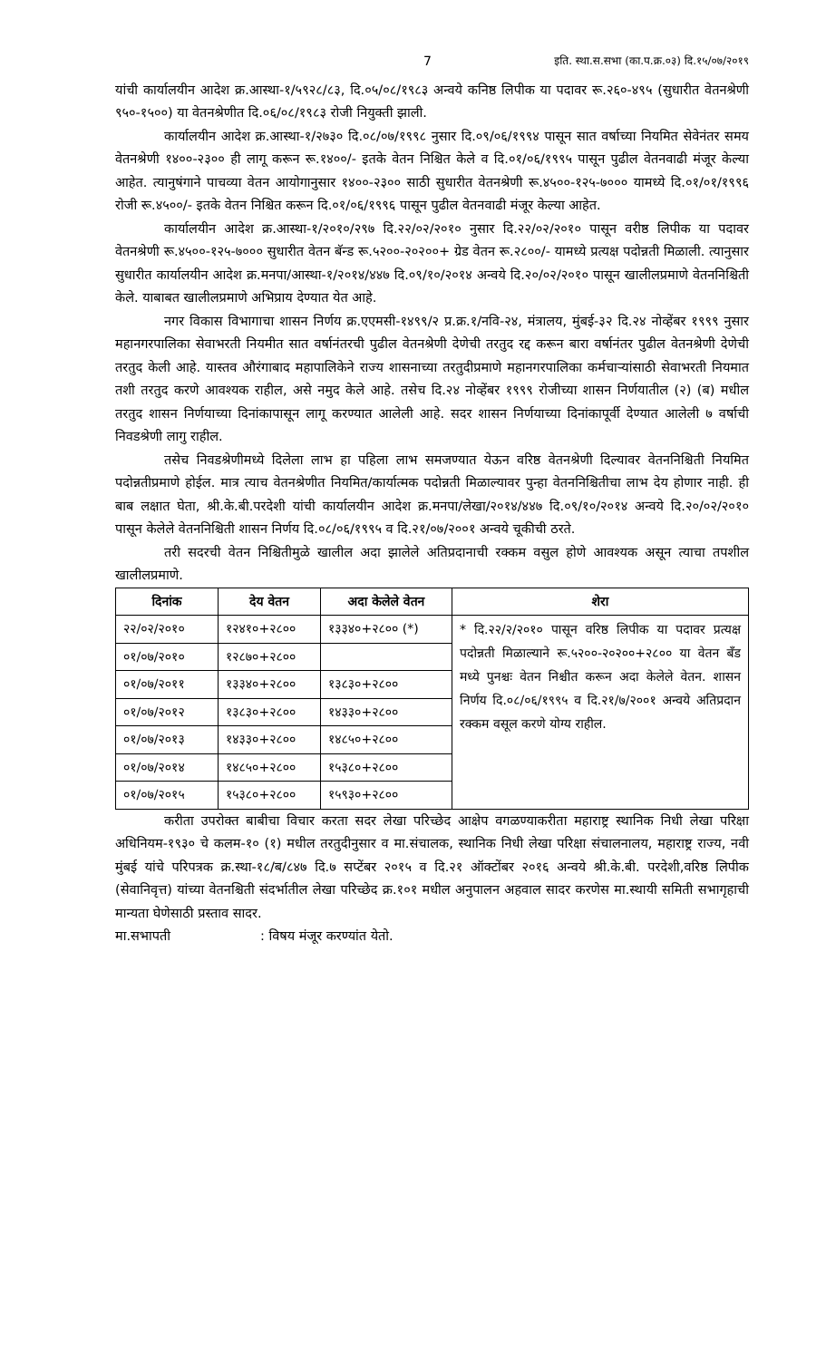7 इति. स्था.स.सभा (का.प.क्र.०३) दि.१५/०७/२०१९
यांची कार्यालयीन आदेश क्र.आस्था-१/५९२८/८३, दि.०५/०८/१९८३ अन्वये कनिष्ठ लिपीक या पदावर रू.२६०-४९५ (सुधारीत वेतनश्रेणी ९५०-१५००) या वेतनश्रेणीत दि.०६/०८/१९८३ रोजी नियुक्ती झाली.
कार्यालयीन आदेश क्र.आस्था-१/२७३० दि.०८/०७/१९९८ नुसार दि.०९/०६/१९९४ पासून सात वर्षाच्या नियमित सेवेनंतर समय वेतनश्रेणी १४००-२३०० ही लागू करून रू.१४००/- इतके वेतन निश्चित केले व दि.०१/०६/१९९५ पासून पुढील वेतनवाढी मंजूर केल्या आहेत. त्यानुषंगाने पाचव्या वेतन आयोगानुसार १४००-२३०० साठी सुधारीत वेतनश्रेणी रू.४५००-१२५-७००० यामध्ये दि.०१/०१/१९९६ रोजी रू.४५००/- इतके वेतन निश्चित करून दि.०१/०६/१९९६ पासून पुढील वेतनवाढी मंजूर केल्या आहेत.
कार्यालयीन आदेश क्र.आस्था-१/२०१०/२९७ दि.२२/०२/२०१० नुसार दि.२२/०२/२०१० पासून वरीष्ठ लिपीक या पदावर वेतनश्रेणी रू.४५००-१२५-७००० सुधारीत वेतन बॅन्ड रू.५२००-२०२००+ ग्रेड वेतन रू.२८००/- यामध्ये प्रत्यक्ष पदोन्नती मिळाली. त्यानुसार सुधारीत कार्यालयीन आदेश क्र.मनपा/आस्था-१/२०१४/४४७ दि.०९/१०/२०१४ अन्वये दि.२०/०२/२०१० पासून खालीलप्रमाणे वेतननिश्चिती केले. याबाबत खालीलप्रमाणे अभिप्राय देण्यात येत आहे.
नगर विकास विभागाचा शासन निर्णय क्र.एएमसी-१४९९/२ प्र.क्र.१/नवि-२४, मंत्रालय, मुंबई-३२ दि.२४ नोव्हेंबर १९९९ नुसार महानगरपालिका सेवाभरती नियमीत सात वर्षानंतरची पुढील वेतनश्रेणी देणेची तरतुद रद्द करून बारा वर्षानंतर पुढील वेतनश्रेणी देणेची तरतुद केली आहे. यास्तव औरंगाबाद महापालिकेने राज्य शासनाच्या तरतुदीप्रमाणे महानगरपालिका कर्मचाऱ्यांसाठी सेवाभरती नियमात तशी तरतुद करणे आवश्यक राहील, असे नमुद केले आहे. तसेच दि.२४ नोव्हेंबर १९९९ रोजीच्या शासन निर्णयातील (२) (ब) मधील तरतुद शासन निर्णयाच्या दिनांकापासून लागू करण्यात आलेली आहे. सदर शासन निर्णयाच्या दिनांकापूर्वी देण्यात आलेली ७ वर्षाची निवडश्रेणी लागु राहील.
तसेच निवडश्रेणीमध्ये दिलेला लाभ हा पहिला लाभ समजण्यात येऊन वरिष्ठ वेतनश्रेणी दिल्यावर वेतननिश्चिती नियमित पदोन्नतीप्रमाणे होईल. मात्र त्याच वेतनश्रेणीत नियमित/कार्यात्मक पदोन्नती मिळाल्यावर पुन्हा वेतननिश्चितीचा लाभ देय होणार नाही. ही बाब लक्षात घेता, श्री.के.बी.परदेशी यांची कार्यालयीन आदेश क्र.मनपा/लेखा/२०१४/४४७ दि.०९/१०/२०१४ अन्वये दि.२०/०२/२०१० पासून केलेले वेतननिश्चिती शासन निर्णय दि.०८/०६/१९९५ व दि.२१/०७/२००१ अन्वये चूकीची ठरते.
तरी सदरची वेतन निश्चितीमुळे खालील अदा झालेले अतिप्रदानाची रक्कम वसुल होणे आवश्यक असून त्याचा तपशील खालीलप्रमाणे.
| दिनांक | देय वेतन | अदा केलेले वेतन | शेरा |
| --- | --- | --- | --- |
| २२/०२/२०१० | १२४१०+२८०० | १३३४०+२८०० (*) | * दि.२२/२/२०१० पासून वरिष्ठ लिपीक या पदावर प्रत्यक्ष पदोन्नती मिळाल्याने रू.५२००-२०२००+२८०० या वेतन बँड मध्ये पुनश्चः वेतन निश्चीत करून अदा केलेले वेतन. शासन निर्णय दि.०८/०६/१९९५ व दि.२१/७/२००१ अन्वये अतिप्रदान रक्कम वसूल करणे योग्य राहील. |
| ०१/०७/२०१० | १२८७०+२८०० | | |
| ०१/०७/२०११ | १३३४०+२८०० | १३८३०+२८०० | |
| ०१/०७/२०१२ | १३८३०+२८०० | १४३३०+२८०० | |
| ०१/०७/२०१३ | १४३३०+२८०० | १४८५०+२८०० | |
| ०१/०७/२०१४ | १४८५०+२८०० | १५३८०+२८०० | |
| ०१/०७/२०१५ | १५३८०+२८०० | १५९३०+२८०० | |
करीता उपरोक्त बाबीचा विचार करता सदर लेखा परिच्छेद आक्षेप वगळण्याकरीता महाराष्ट्र स्थानिक निधी लेखा परिक्षा अधिनियम-१९३० चे कलम-१० (१) मधील तरतुदीनुसार व मा.संचालक, स्थानिक निधी लेखा परिक्षा संचालनालय, महाराष्ट्र राज्य, नवी मुंबई यांचे परिपत्रक क्र.स्था-१८/ब/८४७ दि.७ सप्टेंबर २०१५ व दि.२१ ऑक्टोंबर २०१६ अन्वये श्री.के.बी. परदेशी,वरिष्ठ लिपीक (सेवानिवृत्त) यांच्या वेतनश्चिती संदर्भातील लेखा परिच्छेद क्र.१०१ मधील अनुपालन अहवाल सादर करणेस मा.स्थायी समिती सभागृहाची मान्यता घेणेसाठी प्रस्ताव सादर.
मा.सभापती : विषय मंजूर करण्यांत येतो.